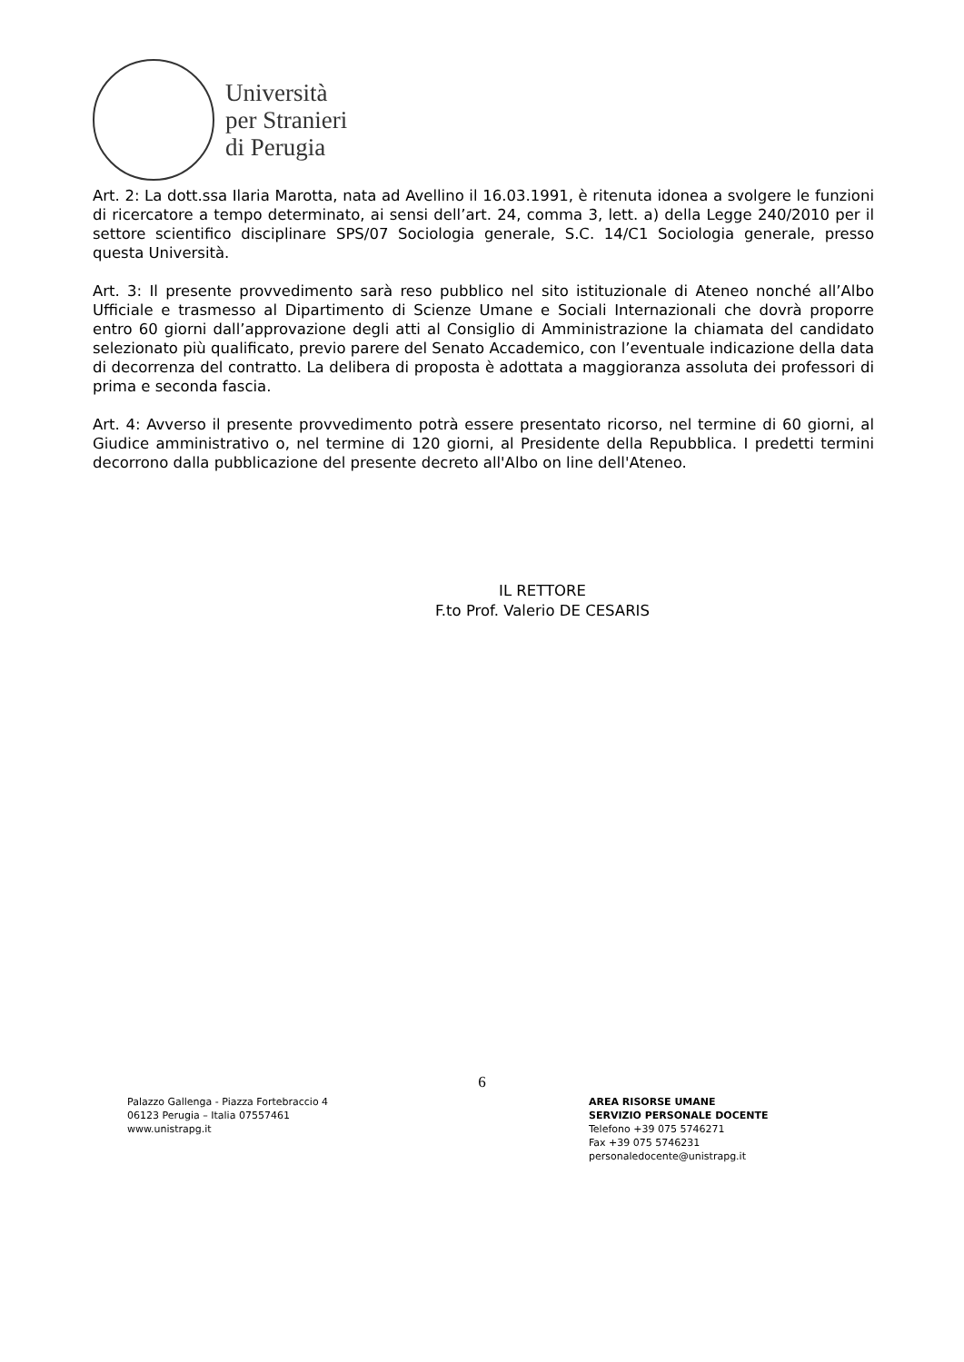Università
per Stranieri
di Perugia
Art. 2: La dott.ssa Ilaria Marotta, nata ad Avellino il 16.03.1991, è ritenuta idonea a svolgere le funzioni di ricercatore a tempo determinato, ai sensi dell’art. 24, comma 3, lett. a) della Legge 240/2010 per il settore scientifico disciplinare SPS/07 Sociologia generale, S.C. 14/C1 Sociologia generale, presso questa Università.
Art. 3: Il presente provvedimento sarà reso pubblico nel sito istituzionale di Ateneo nonché all’Albo Ufficiale e trasmesso al Dipartimento di Scienze Umane e Sociali Internazionali che dovrà proporre entro 60 giorni dall’approvazione degli atti al Consiglio di Amministrazione la chiamata del candidato selezionato più qualificato, previo parere del Senato Accademico, con l’eventuale indicazione della data di decorrenza del contratto. La delibera di proposta è adottata a maggioranza assoluta dei professori di prima e seconda fascia.
Art. 4: Avverso il presente provvedimento potrà essere presentato ricorso, nel termine di 60 giorni, al Giudice amministrativo o, nel termine di 120 giorni, al Presidente della Repubblica. I predetti termini decorrono dalla pubblicazione del presente decreto all'Albo on line dell'Ateneo.
IL RETTORE
F.to Prof. Valerio DE CESARIS
6
Palazzo Gallenga - Piazza Fortebraccio 4
06123 Perugia – Italia 07557461
www.unistrapg.it
AREA RISORSE UMANE
SERVIZIO PERSONALE DOCENTE
Telefono +39 075 5746271
Fax +39 075 5746231
personaledocente@unistrapg.it